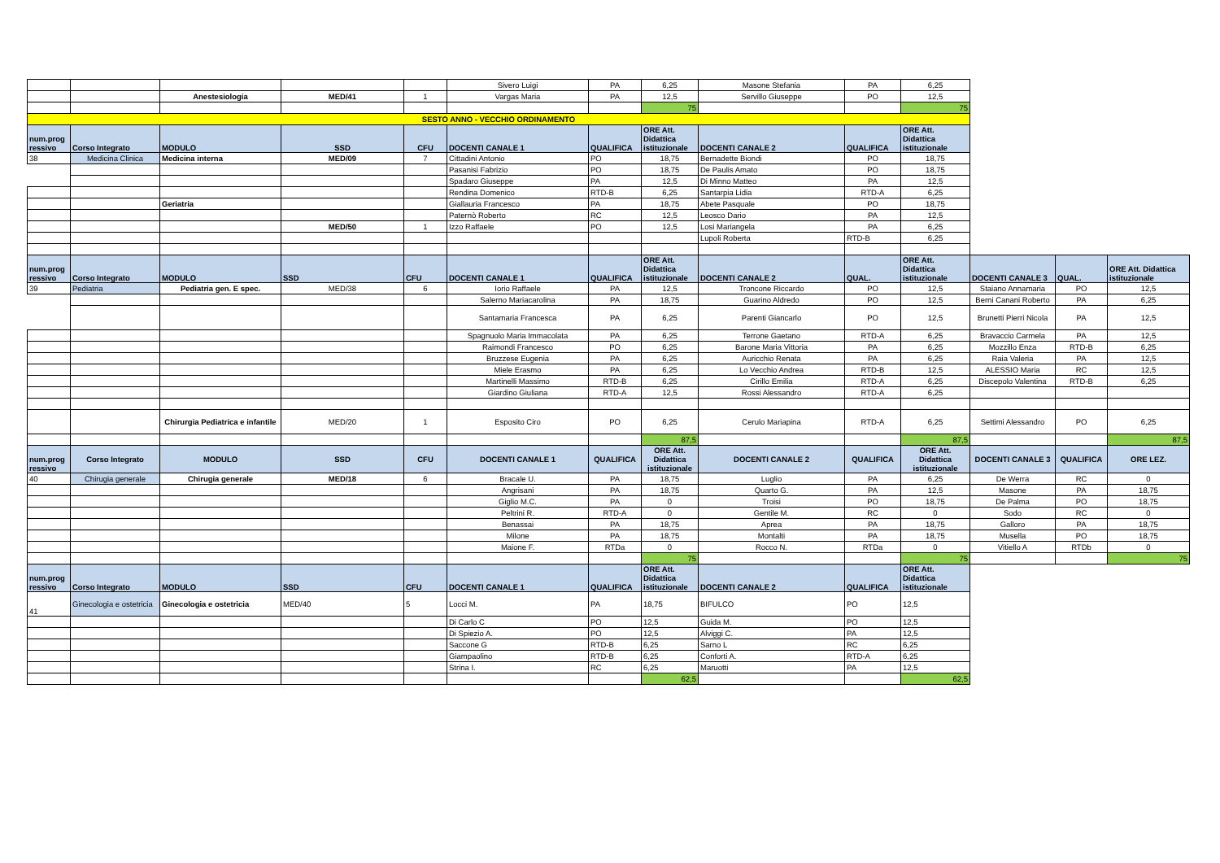| | | | | | Sivero Luigi | PA | 6,25 | Masone Stefania | PA | 6,25 | | | |
| | | Anestesiologia | MED/41 | 1 | Vargas Maria | PA | 12,5 | Servillo Giuseppe | PO | 12,5 | | | |
| | | | | | | | 75 | | | 75 | | | |
| SESTO ANNO - VECCHIO ORDINAMENTO | | | | | | | | | | | | | |
| num.prog ressivo | Corso Integrato | MODULO | SSD | CFU | DOCENTI CANALE 1 | QUALIFICA | ORE Att. Didattica istituzionale | DOCENTI CANALE 2 | QUALIFICA | ORE Att. Didattica istituzionale | | | |
| 38 | Medicina Clinica | Medicina interna | MED/09 | 7 | Cittadini Antonio | PO | 18,75 | Bernadette Biondi | PO | 18,75 | | | |
| | | | | | Pasanisi Fabrizio | PO | 18,75 | De Paulis Amato | PO | 18,75 | | | |
| | | | | | Spadaro Giuseppe | PA | 12,5 | Di Minno Matteo | PA | 12,5 | | | |
| | | | | | Rendina Domenico | RTD-B | 6,25 | Santarpia Lidia | RTD-A | 6,25 | | | |
| | | Geriatria | | | Giallauria Francesco | PA | 18,75 | Abete Pasquale | PO | 18,75 | | | |
| | | | | | Paternò Roberto | RC | 12,5 | Leosco Dario | PA | 12,5 | | | |
| | | | MED/50 | 1 | Izzo Raffaele | PO | 12,5 | Losi Mariangela | PA | 6,25 | | | |
| | | | | | | | | Lupoli Roberta | RTD-B | 6,25 | | | |
| num.prog ressivo | Corso Integrato | MODULO | SSD | CFU | DOCENTI CANALE 1 | QUALIFICA | ORE Att. Didattica istituzionale | DOCENTI CANALE 2 | QUAL. | ORE Att. Didattica istituzionale | DOCENTI CANALE 3 | QUAL. | ORE Att. Didattica istituzionale |
| 39 | Pediatria | Pediatria gen. E spec. | MED/38 | 6 | Iorio Raffaele | PA | 12,5 | Troncone Riccardo | PO | 12,5 | Staiano Annamaria | PO | 12,5 |
| | | | | | Salerno Mariacarolina | PA | 18,75 | Guarino Aldredo | PO | 12,5 | Berni Canani Roberto | PA | 6,25 |
| | | | | | Santamaria Francesca | PA | 6,25 | Parenti Giancarlo | PO | 12,5 | Brunetti Pierri Nicola | PA | 12,5 |
| | | | | | Spagnuolo Maria Immacolata | PA | 6,25 | Terrone Gaetano | RTD-A | 6,25 | Bravaccio Carmela | PA | 12,5 |
| | | | | | Raimondi Francesco | PO | 6,25 | Barone Maria Vittoria | PA | 6,25 | Mozzillo Enza | RTD-B | 6,25 |
| | | | | | Bruzzese Eugenia | PA | 6,25 | Auricchio Renata | PA | 6,25 | Raia Valeria | PA | 12,5 |
| | | | | | Miele Erasmo | PA | 6,25 | Lo Vecchio Andrea | RTD-B | 12,5 | ALESSIO Maria | RC | 12,5 |
| | | | | | Martinelli Massimo | RTD-B | 6,25 | Cirillo Emilia | RTD-A | 6,25 | Discepolo Valentina | RTD-B | 6,25 |
| | | | | | Giardino Giuliana | RTD-A | 12,5 | Rossi Alessandro | RTD-A | 6,25 | | | |
| | | Chirurgia Pediatrica e infantile | MED/20 | 1 | Esposito Ciro | PO | 6,25 | Cerulo Mariapina | RTD-A | 6,25 | Settimi Alessandro | PO | 6,25 |
| | | | | | | | 87,5 | | | 87,5 | | | 87,5 |
| num.prog ressivo | Corso Integrato | MODULO | SSD | CFU | DOCENTI CANALE 1 | QUALIFICA | ORE Att. Didattica istituzionale | DOCENTI CANALE 2 | QUALIFICA | ORE Att. Didattica istituzionale | DOCENTI CANALE 3 | QUALIFICA | ORE LEZ. |
| 40 | Chirugia generale | Chirugia generale | MED/18 | 6 | Bracale U. | PA | 18,75 | Luglio | PA | 6,25 | De Werra | RC | 0 |
| | | | | | Angrisani | PA | 18,75 | Quarto G. | PA | 12,5 | Masone | PA | 18,75 |
| | | | | | Giglio M.C. | PA | 0 | Troisi | PO | 18,75 | De Palma | PO | 18,75 |
| | | | | | Peltrini R. | RTD-A | 0 | Gentile M. | RC | 0 | Sodo | RC | 0 |
| | | | | | Benassai | PA | 18,75 | Aprea | PA | 18,75 | Galloro | PA | 18,75 |
| | | | | | Milone | PA | 18,75 | Montalti | PA | 18,75 | Musella | PO | 18,75 |
| | | | | | Maione F. | RTDa | 0 | Rocco N. | RTDa | 0 | Vitiello A | RTDb | 0 |
| | | | | | | | 75 | | | 75 | | | 75 |
| num.prog ressivo | Corso Integrato | MODULO | SSD | CFU | DOCENTI CANALE 1 | QUALIFICA | ORE Att. Didattica istituzionale | DOCENTI CANALE 2 | QUALIFICA | ORE Att. Didattica istituzionale | | | |
| 41 | Ginecologia e ostetricia | Ginecologia e ostetricia | MED/40 | 5 | Locci M. | PA | 18,75 | BIFULCO | PO | 12,5 | | | |
| | | | | | Di Carlo C | PO | 12,5 | Guida M. | PO | 12,5 | | | |
| | | | | | Di Spiezio A. | PO | 12,5 | Alviggi C. | PA | 12,5 | | | |
| | | | | | Saccone G | RTD-B | 6,25 | Sarno L | RC | 6,25 | | | |
| | | | | | Giampaolino | RTD-B | 6,25 | Conforti A. | RTD-A | 6,25 | | | |
| | | | | | Strina I. | RC | 6,25 | Maruotti | PA | 12,5 | | | |
| | | | | | | | 62,5 | | | 62,5 | | | |